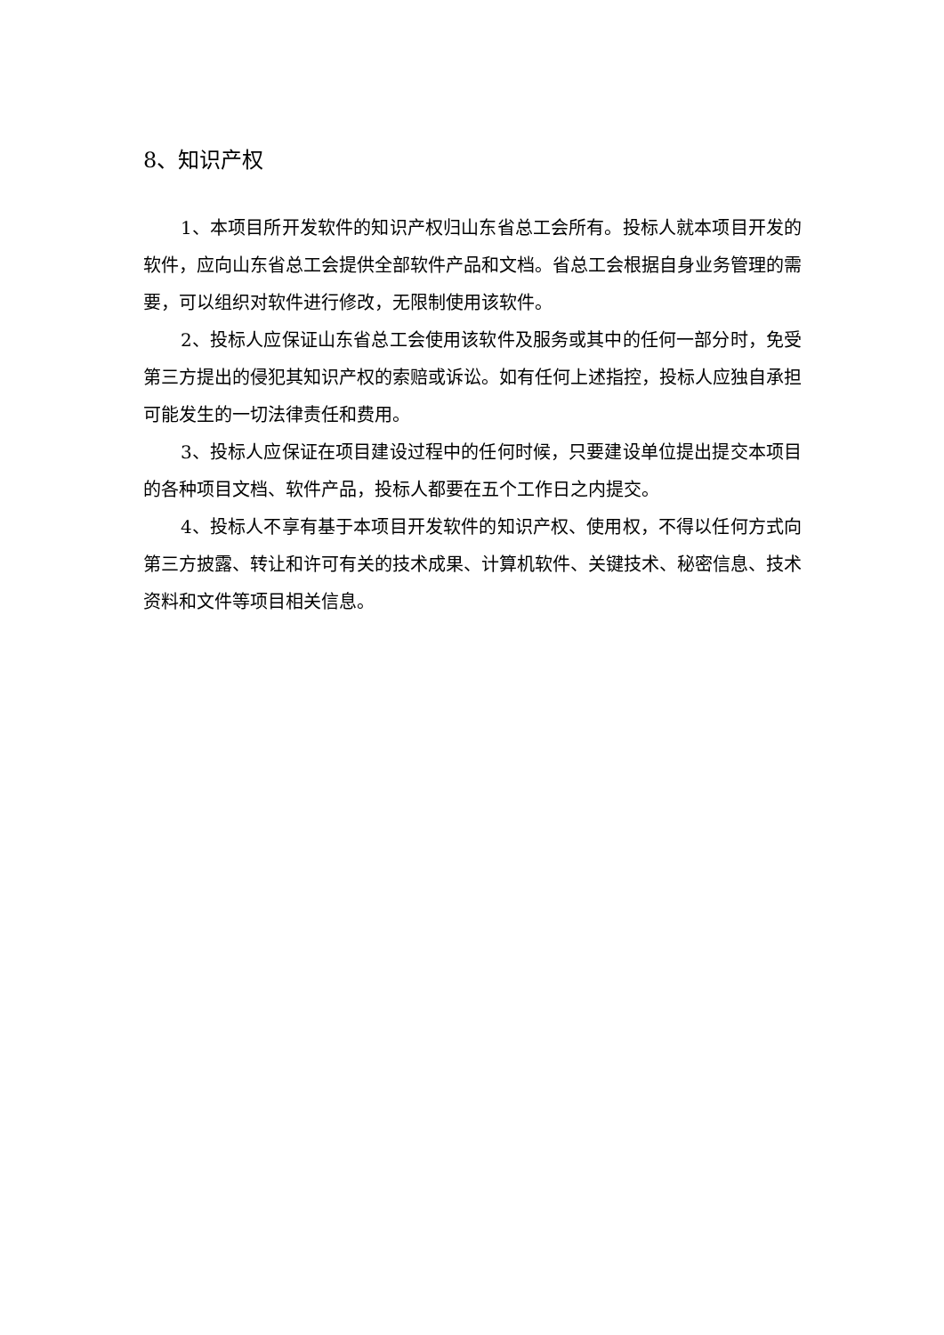8、知识产权
1、本项目所开发软件的知识产权归山东省总工会所有。投标人就本项目开发的软件，应向山东省总工会提供全部软件产品和文档。省总工会根据自身业务管理的需要，可以组织对软件进行修改，无限制使用该软件。
2、投标人应保证山东省总工会使用该软件及服务或其中的任何一部分时，免受第三方提出的侵犯其知识产权的索赔或诉讼。如有任何上述指控，投标人应独自承担可能发生的一切法律责任和费用。
3、投标人应保证在项目建设过程中的任何时候，只要建设单位提出提交本项目的各种项目文档、软件产品，投标人都要在五个工作日之内提交。
4、投标人不享有基于本项目开发软件的知识产权、使用权，不得以任何方式向第三方披露、转让和许可有关的技术成果、计算机软件、关键技术、秘密信息、技术资料和文件等项目相关信息。